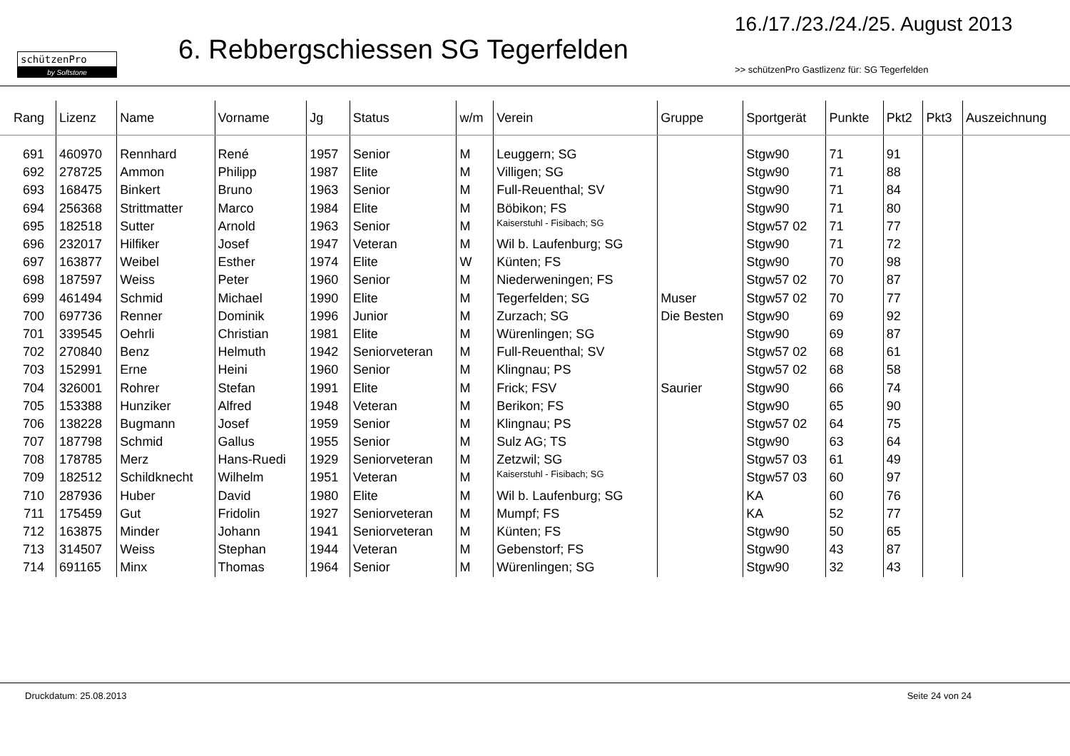schützenPro
by Softstone
6. Rebbergschiessen SG Tegerfelden
16./17./23./24./25. August 2013
>> schützenPro Gastlizenz für: SG Tegerfelden
| Rang | Lizenz | Name | Vorname | Jg | Status | w/m | Verein | Gruppe | Sportgerät | Punkte | Pkt2 | Pkt3 | Auszeichnung |
| --- | --- | --- | --- | --- | --- | --- | --- | --- | --- | --- | --- | --- | --- |
| 691 | 460970 | Rennhard | René | 1957 | Senior | M | Leuggern; SG | | Stgw90 | 71 | 91 | | |
| 692 | 278725 | Ammon | Philipp | 1987 | Elite | M | Villigen; SG | | Stgw90 | 71 | 88 | | |
| 693 | 168475 | Binkert | Bruno | 1963 | Senior | M | Full-Reuenthal; SV | | Stgw90 | 71 | 84 | | |
| 694 | 256368 | Strittmatter | Marco | 1984 | Elite | M | Böbikon; FS | | Stgw90 | 71 | 80 | | |
| 695 | 182518 | Sutter | Arnold | 1963 | Senior | M | Kaiserstuhl - Fisibach; SG | | Stgw57 02 | 71 | 77 | | |
| 696 | 232017 | Hilfiker | Josef | 1947 | Veteran | M | Wil b. Laufenburg; SG | | Stgw90 | 71 | 72 | | |
| 697 | 163877 | Weibel | Esther | 1974 | Elite | W | Künten; FS | | Stgw90 | 70 | 98 | | |
| 698 | 187597 | Weiss | Peter | 1960 | Senior | M | Niederweningen; FS | | Stgw57 02 | 70 | 87 | | |
| 699 | 461494 | Schmid | Michael | 1990 | Elite | M | Tegerfelden; SG | Muser | Stgw57 02 | 70 | 77 | | |
| 700 | 697736 | Renner | Dominik | 1996 | Junior | M | Zurzach; SG | Die Besten | Stgw90 | 69 | 92 | | |
| 701 | 339545 | Oehrli | Christian | 1981 | Elite | M | Würenlingen; SG | | Stgw90 | 69 | 87 | | |
| 702 | 270840 | Benz | Helmuth | 1942 | Seniorveteran | M | Full-Reuenthal; SV | | Stgw57 02 | 68 | 61 | | |
| 703 | 152991 | Erne | Heini | 1960 | Senior | M | Klingnau; PS | | Stgw57 02 | 68 | 58 | | |
| 704 | 326001 | Rohrer | Stefan | 1991 | Elite | M | Frick; FSV | Saurier | Stgw90 | 66 | 74 | | |
| 705 | 153388 | Hunziker | Alfred | 1948 | Veteran | M | Berikon; FS | | Stgw90 | 65 | 90 | | |
| 706 | 138228 | Bugmann | Josef | 1959 | Senior | M | Klingnau; PS | | Stgw57 02 | 64 | 75 | | |
| 707 | 187798 | Schmid | Gallus | 1955 | Senior | M | Sulz AG; TS | | Stgw90 | 63 | 64 | | |
| 708 | 178785 | Merz | Hans-Ruedi | 1929 | Seniorveteran | M | Zetzwil; SG | | Stgw57 03 | 61 | 49 | | |
| 709 | 182512 | Schildknecht | Wilhelm | 1951 | Veteran | M | Kaiserstuhl - Fisibach; SG | | Stgw57 03 | 60 | 97 | | |
| 710 | 287936 | Huber | David | 1980 | Elite | M | Wil b. Laufenburg; SG | | KA | 60 | 76 | | |
| 711 | 175459 | Gut | Fridolin | 1927 | Seniorveteran | M | Mumpf; FS | | KA | 52 | 77 | | |
| 712 | 163875 | Minder | Johann | 1941 | Seniorveteran | M | Künten; FS | | Stgw90 | 50 | 65 | | |
| 713 | 314507 | Weiss | Stephan | 1944 | Veteran | M | Gebenstorf; FS | | Stgw90 | 43 | 87 | | |
| 714 | 691165 | Minx | Thomas | 1964 | Senior | M | Würenlingen; SG | | Stgw90 | 32 | 43 | | |
Druckdatum: 25.08.2013 Seite 24 von 24